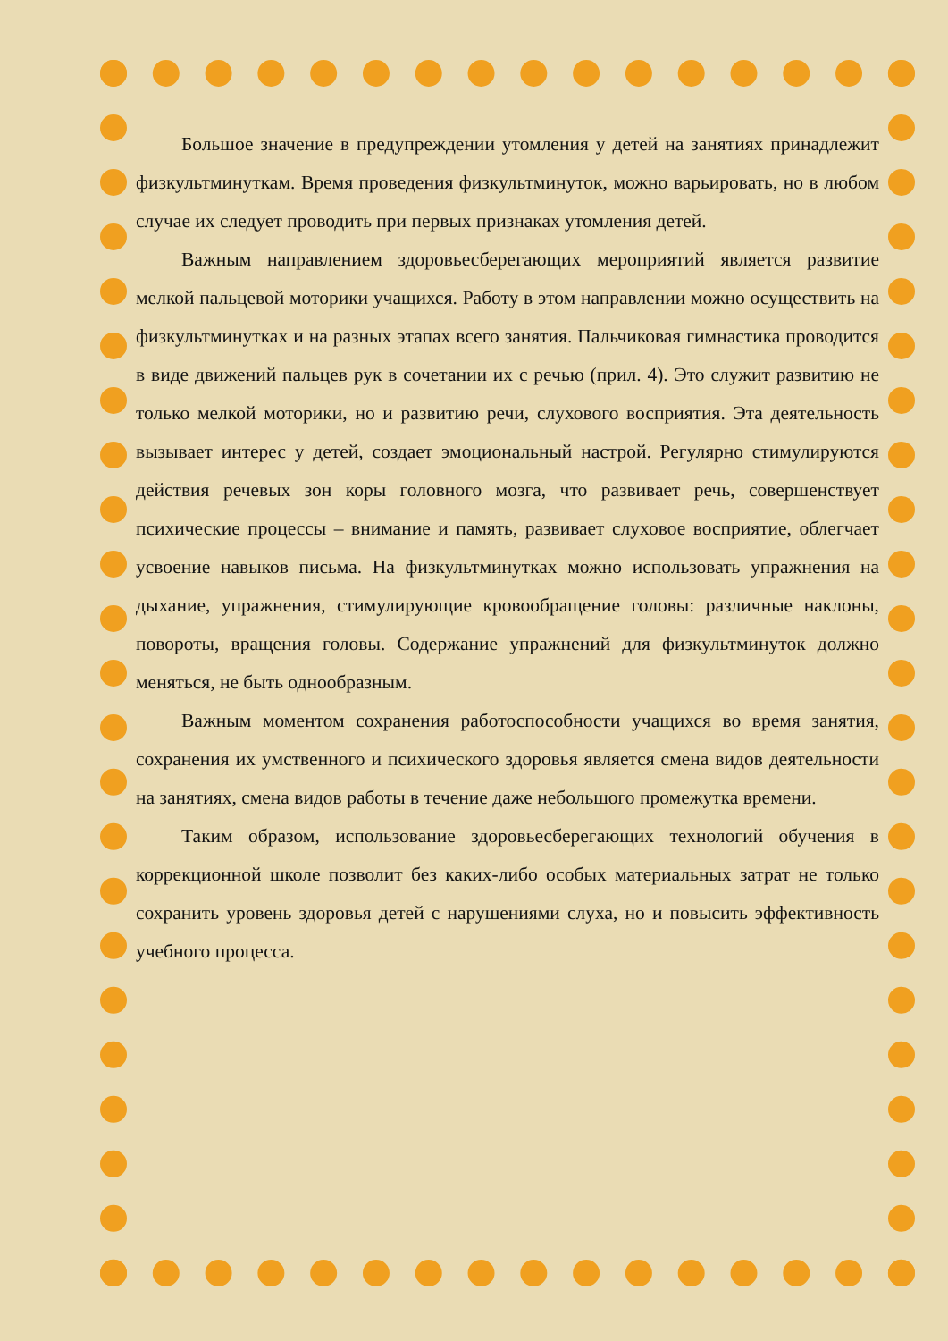Большое значение в предупреждении утомления у детей на занятиях принадлежит физкультминуткам. Время проведения физкультминуток, можно варьировать, но в любом случае их следует проводить при первых признаках утомления детей.
Важным направлением здоровьесберегающих мероприятий является развитие мелкой пальцевой моторики учащихся. Работу в этом направлении можно осуществить на физкультминутках и на разных этапах всего занятия. Пальчиковая гимнастика проводится в виде движений пальцев рук в сочетании их с речью (прил. 4). Это служит развитию не только мелкой моторики, но и развитию речи, слухового восприятия. Эта деятельность вызывает интерес у детей, создает эмоциональный настрой. Регулярно стимулируются действия речевых зон коры головного мозга, что развивает речь, совершенствует психические процессы – внимание и память, развивает слуховое восприятие, облегчает усвоение навыков письма. На физкультминутках можно использовать упражнения на дыхание, упражнения, стимулирующие кровообращение головы: различные наклоны, повороты, вращения головы. Содержание упражнений для физкультминуток должно меняться, не быть однообразным.
Важным моментом сохранения работоспособности учащихся во время занятия, сохранения их умственного и психического здоровья является смена видов деятельности на занятиях, смена видов работы в течение даже небольшого промежутка времени.
Таким образом, использование здоровьесберегающих технологий обучения в коррекционной школе позволит без каких-либо особых материальных затрат не только сохранить уровень здоровья детей с нарушениями слуха, но и повысить эффективность учебного процесса.